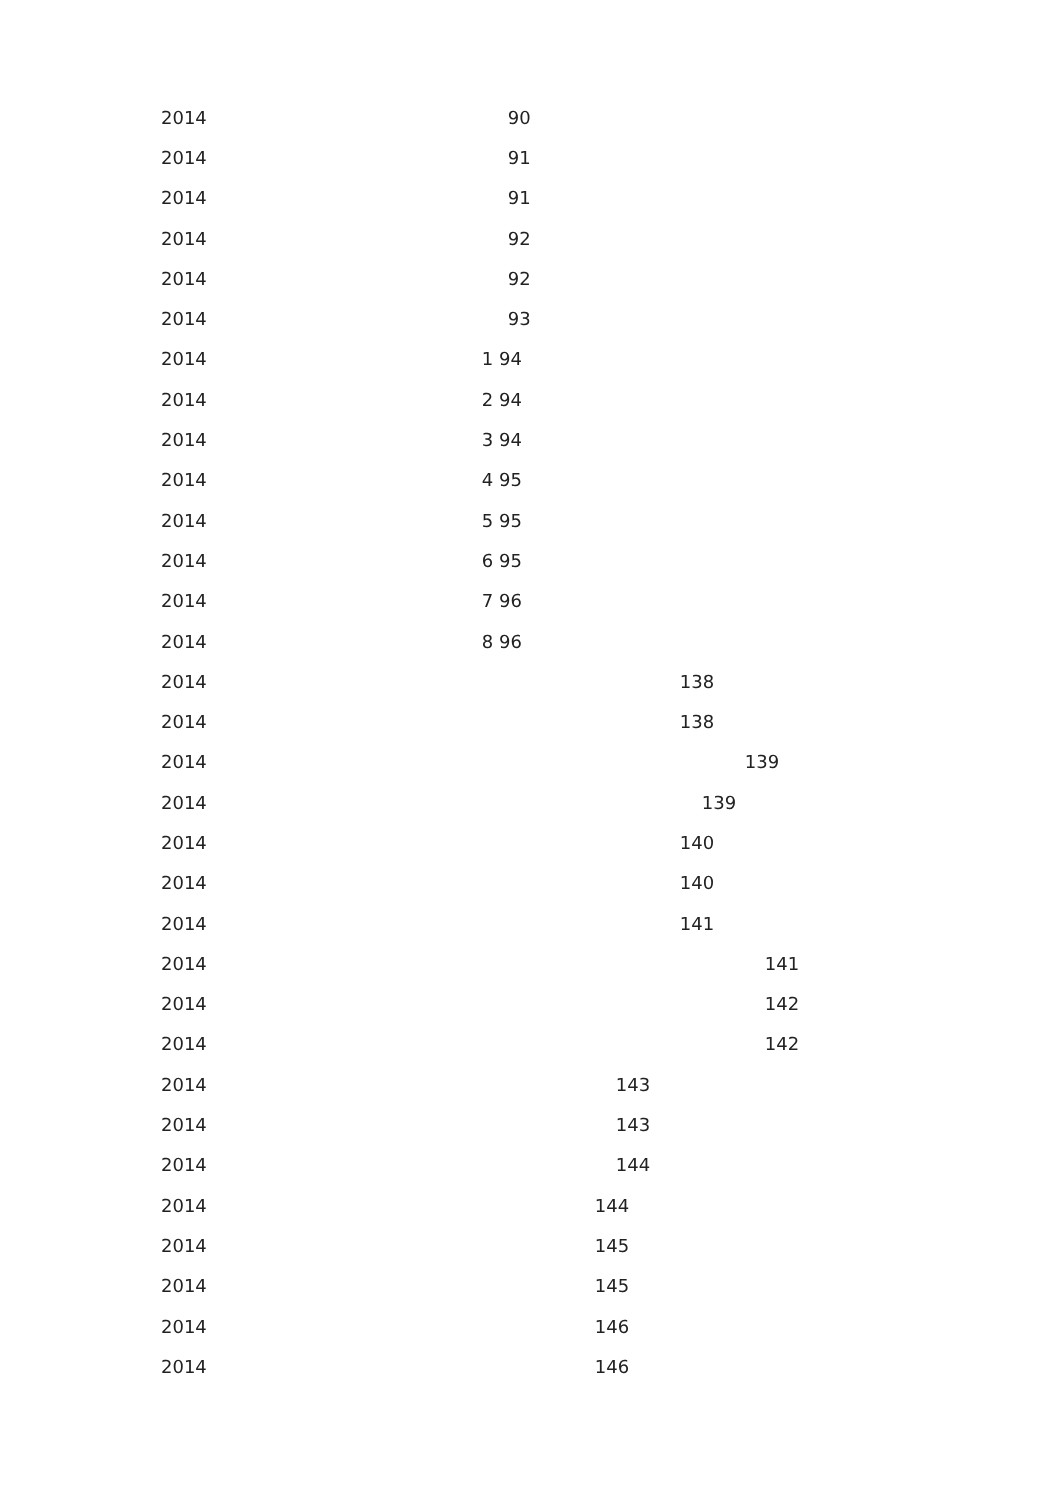2014 90
2014 91
2014 91
2014 92
2014 92
2014 93
2014 1 94
2014 2 94
2014 3 94
2014 4 95
2014 5 95
2014 6 95
2014 7 96
2014 8 96
2014 138
2014 138
2014 139
2014 139
2014 140
2014 140
2014 141
2014 141
2014 142
2014 142
2014 143
2014 143
2014 144
2014 144
2014 145
2014 145
2014 146
2014 146